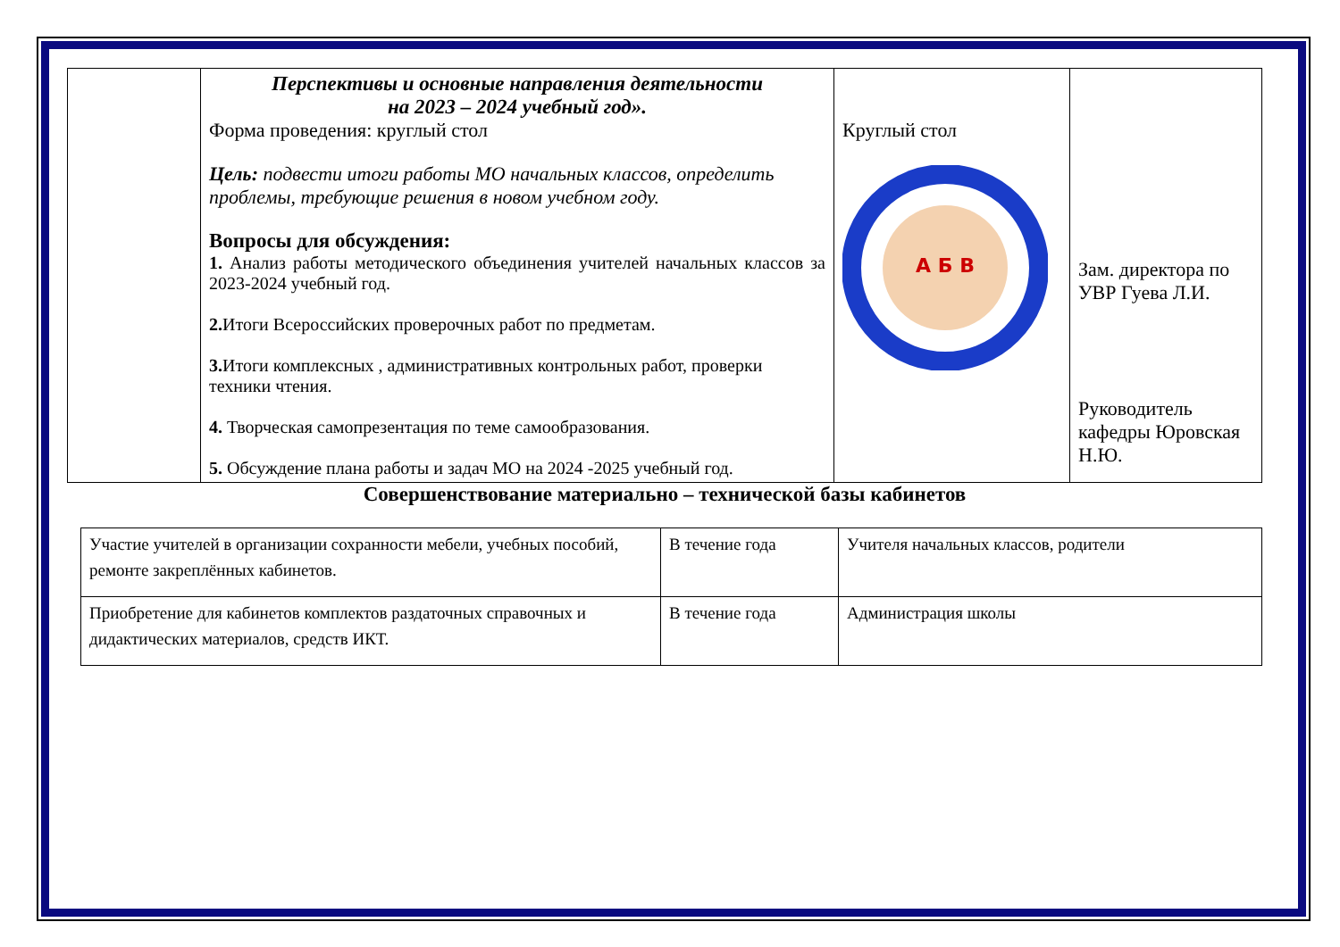| | Перспективы и основные направления деятельности на 2023 – 2024 учебный год». Форма проведения: круглый стол Цель: подвести итоги работы МО начальных классов, определить проблемы, требующие решения в новом учебном году. Вопросы для обсуждения: 1. Анализ работы методического объединения учителей начальных классов за 2023-2024 учебный год. 2. Итоги Всероссийских проверочных работ по предметам. 3. Итоги комплексных , административных контрольных работ, проверки техники чтения. 4. Творческая самопрезентация по теме самообразования. 5. Обсуждение плана работы и задач МО на 2024 -2025 учебный год. | Круглый стол А Б В | Зам. директора по УВР Гуева Л.И. Руководитель кафедры Юровская Н.Ю. |
Совершенствование материально – технической базы кабинетов
| Участие учителей в организации сохранности мебели, учебных пособий, ремонте закреплённых кабинетов. | В течение года | Учителя начальных классов, родители |
| Приобретение для кабинетов комплектов раздаточных справочных и дидактических материалов, средств ИКТ. | В течение года | Администрация школы |